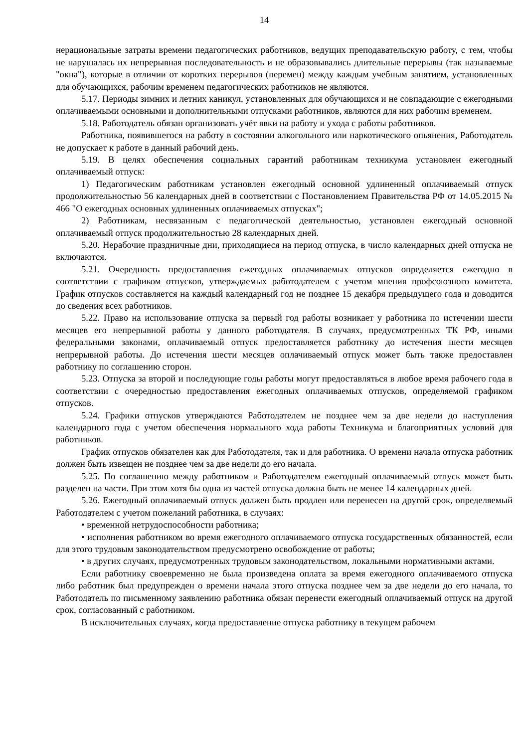14
нерациональные затраты времени педагогических работников, ведущих преподавательскую работу, с тем, чтобы не нарушалась их непрерывная последовательность и не образовывались длительные перерывы (так называемые "окна"), которые в отличии от коротких перерывов (перемен) между каждым учебным занятием, установленных для обучающихся, рабочим временем педагогических работников не являются.
5.17. Периоды зимних и летних каникул, установленных для обучающихся и не совпадающие с ежегодными оплачиваемыми основными и дополнительными отпусками работников, являются для них рабочим временем.
5.18. Работодатель обязан организовать учёт явки на работу и ухода с работы работников.
Работника, появившегося на работу в состоянии алкогольного или наркотического опьянения, Работодатель не допускает к работе в данный рабочий день.
5.19. В целях обеспечения социальных гарантий работникам техникума установлен ежегодный оплачиваемый отпуск:
1) Педагогическим работникам установлен ежегодный основной удлиненный оплачиваемый отпуск продолжительностью 56 календарных дней в соответствии с Постановлением Правительства РФ от 14.05.2015 № 466 "О ежегодных основных удлиненных оплачиваемых отпусках";
2) Работникам, несвязанным с педагогической деятельностью, установлен ежегодный основной оплачиваемый отпуск продолжительностью 28 календарных дней.
5.20. Нерабочие праздничные дни, приходящиеся на период отпуска, в число календарных дней отпуска не включаются.
5.21. Очередность предоставления ежегодных оплачиваемых отпусков определяется ежегодно в соответствии с графиком отпусков, утверждаемых работодателем с учетом мнения профсоюзного комитета. График отпусков составляется на каждый календарный год не позднее 15 декабря предыдущего года и доводится до сведения всех работников.
5.22. Право на использование отпуска за первый год работы возникает у работника по истечении шести месяцев его непрерывной работы у данного работодателя. В случаях, предусмотренных ТК РФ, иными федеральными законами, оплачиваемый отпуск предоставляется работнику до истечения шести месяцев непрерывной работы. До истечения шести месяцев оплачиваемый отпуск может быть также предоставлен работнику по соглашению сторон.
5.23. Отпуска за второй и последующие годы работы могут предоставляться в любое время рабочего года в соответствии с очередностью предоставления ежегодных оплачиваемых отпусков, определяемой графиком отпусков.
5.24. Графики отпусков утверждаются Работодателем не позднее чем за две недели до наступления календарного года с учетом обеспечения нормального хода работы Техникума и благоприятных условий для работников.
График отпусков обязателен как для Работодателя, так и для работника. О времени начала отпуска работник должен быть извещен не позднее чем за две недели до его начала.
5.25. По соглашению между работником и Работодателем ежегодный оплачиваемый отпуск может быть разделен на части. При этом хотя бы одна из частей отпуска должна быть не менее 14 календарных дней.
5.26. Ежегодный оплачиваемый отпуск должен быть продлен или перенесен на другой срок, определяемый Работодателем с учетом пожеланий работника, в случаях:
• временной нетрудоспособности работника;
• исполнения работником во время ежегодного оплачиваемого отпуска государственных обязанностей, если для этого трудовым законодательством предусмотрено освобождение от работы;
• в других случаях, предусмотренных трудовым законодательством, локальными нормативными актами.
Если работнику своевременно не была произведена оплата за время ежегодного оплачиваемого отпуска либо работник был предупрежден о времени начала этого отпуска позднее чем за две недели до его начала, то Работодатель по письменному заявлению работника обязан перенести ежегодный оплачиваемый отпуск на другой срок, согласованный с работником.
В исключительных случаях, когда предоставление отпуска работнику в текущем рабочем